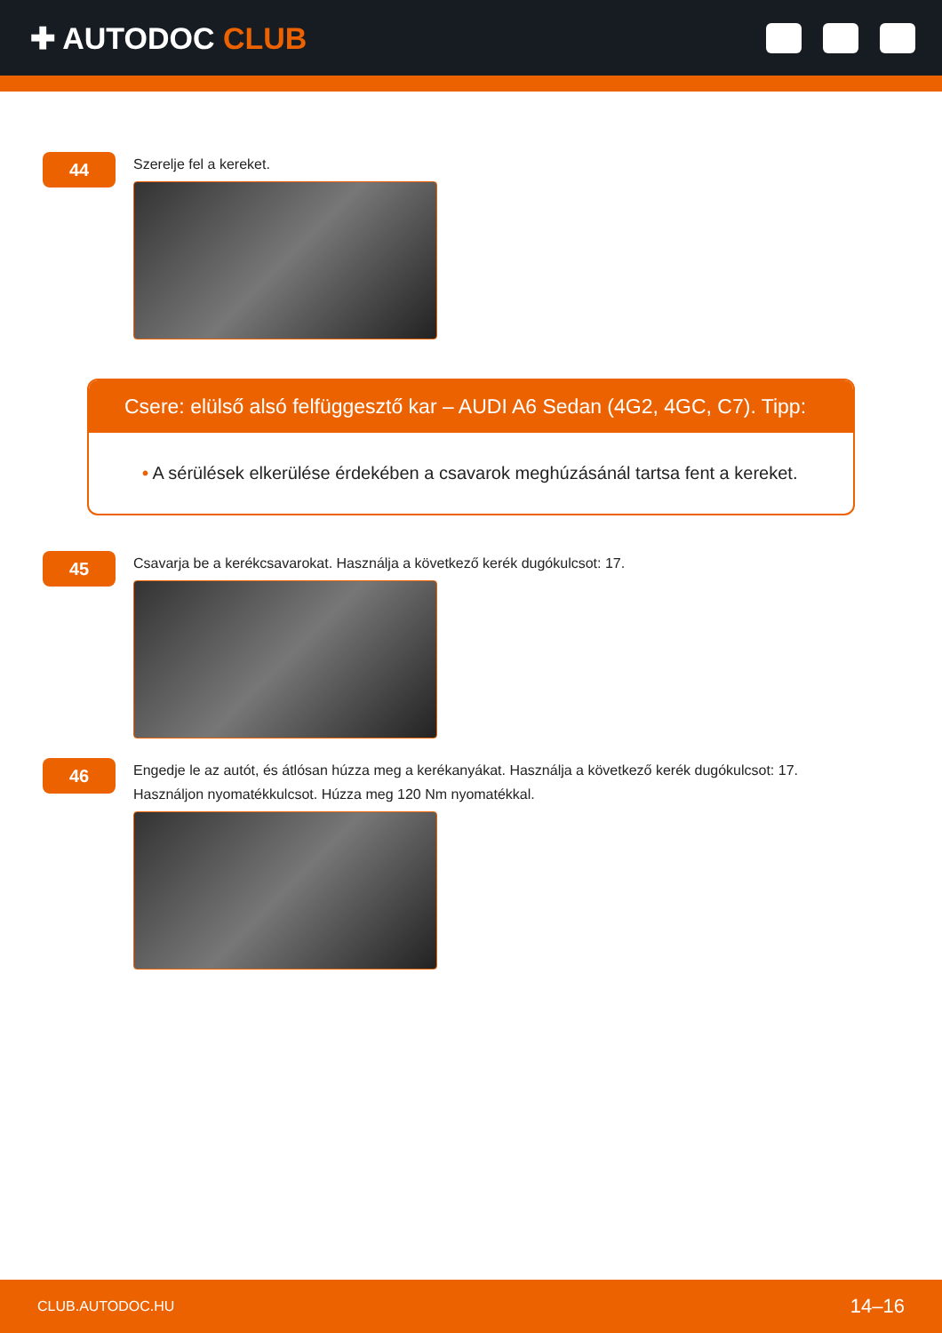✚ AUTODOC CLUB
44
Szerelje fel a kereket.
Csere: elülső alsó felfüggesztő kar – AUDI A6 Sedan (4G2, 4GC, C7). Tipp:
• A sérülések elkerülése érdekében a csavarok meghúzásánál tartsa fent a kereket.
45
Csavarja be a kerékcsavarokat. Használja a következő kerék dugókulcsot: 17.
46
Engedje le az autót, és átlósan húzza meg a kerékanyákat. Használja a következő kerék dugókulcsot: 17.
Használjon nyomatékkulcsot. Húzza meg 120 Nm nyomatékkal.
CLUB.AUTODOC.HU 14–16